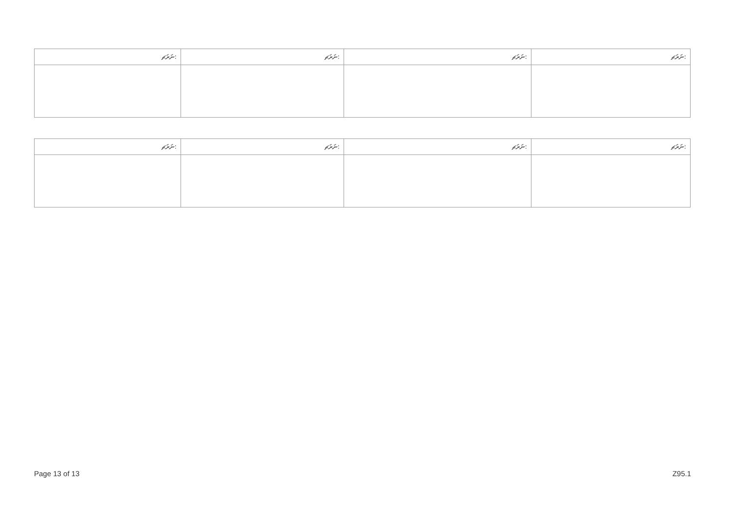| ނަރަޗ: | ނަރަޗ: | ނަރަޗ: | ނަރަޗ: |
| --- | --- | --- | --- |
| ނަރަޗ: | ނަރަޗ: | ނަރަޗ: | ނަރަޗ: |
| --- | --- | --- | --- |
Page 13 of 13 Z95.1